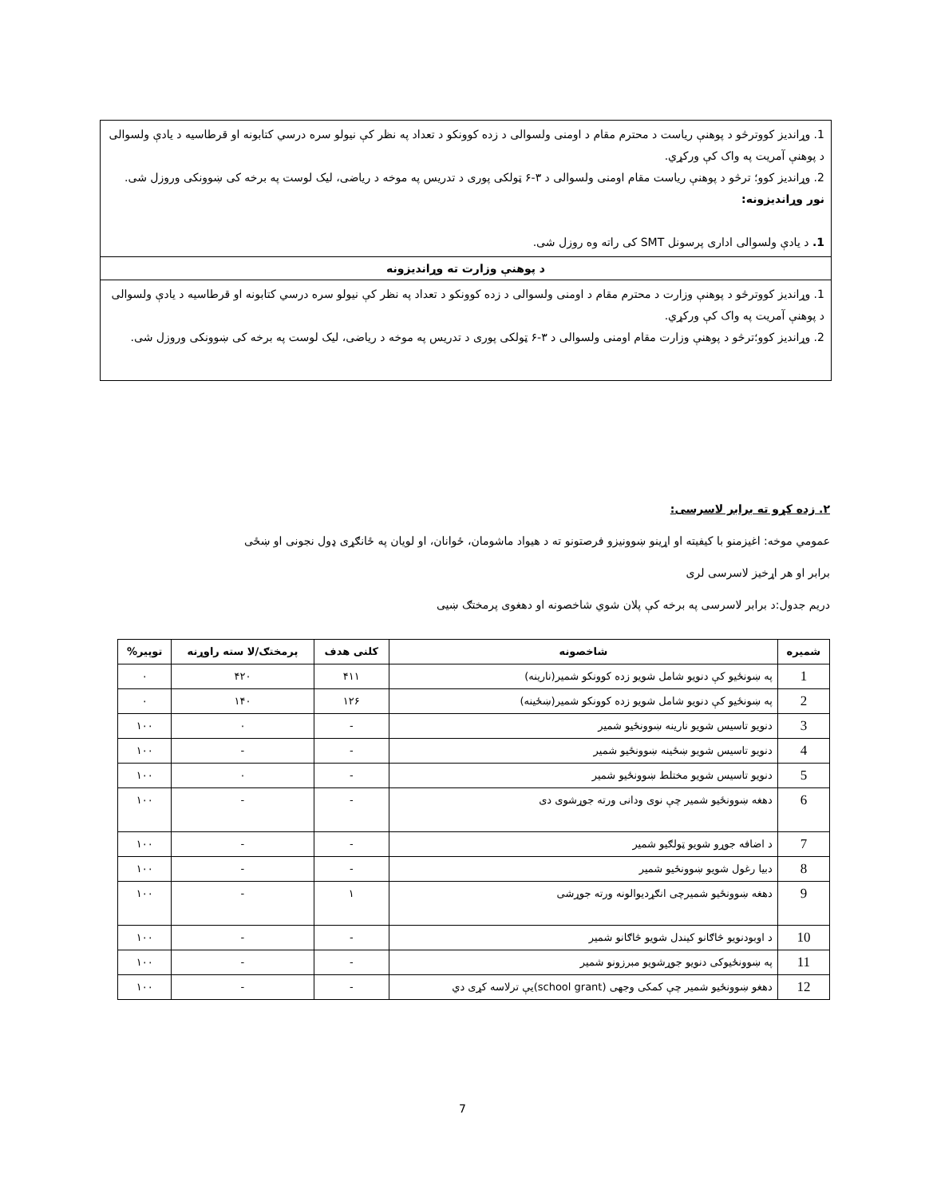1. وړانديز کووترڅو د پوهنې رياست د محترم مقام د اومنی ولسوالی د زده کوونکو د تعداد په نظر کې نيولو سره درسي کتابونه او قرطاسيه د يادې ولسوالی د پوهنې آمريت په واک کې ورکړي.
2. وړانديز کوو؛ ترڅو د پوهنې رياست مقام اومنی ولسوالی د ۳-۶ ټولکی پوری د تدريس په موخه د رياضی، ليک لوست په برخه کی ښوونکی وروزل شی.
نور وړانديزونه:
1. د يادې ولسوالی اداری پرسونل SMT کی راته وه روزل شی.
د پوهنې وزارت ته وړانديزونه
1. وړانديز کووترڅو د پوهنې وزارت د محترم مقام د اومنی ولسوالی د زده کوونکو د تعداد په نظر کې نيولو سره درسي کتابونه او قرطاسيه د يادې ولسوالی د پوهنې آمريت په واک کې ورکړي.
2. وړانديز کوو؛ترڅو د پوهنې وزارت مقام اومنی ولسوالی د ۳-۶ ټولکی پوری د تدريس په موخه د رياضی، ليک لوست په برخه کی ښوونکی وروزل شی.
۲. زده کړو ته برابر لاسرسی:
عمومي موخه: اغيزمنو با کيفيته او اړينو ښوونيزو فرصتونو ته د هيواد ماشومان، ځوانان، او لويان په ځانګړی ډول نجونی او ښځی
برابر او هر اړخيز لاسرسی لری
دريم جدول:د برابر لاسرسی په برخه کې پلان شوي شاخصونه او دهغوی پرمختګ ښيی
| شميره | شاخصونه | کلنی هدف | پرمختګ/لا سته راوړنه | توپير% |
| --- | --- | --- | --- | --- |
| 1 | په ښونځيو کې دنويو شامل شويو زده کوونکو شمير(نارينه) | ۴۱۱ | ۴۲۰ | ۰ |
| 2 | په ښونځيو کې دنويو شامل شويو زده کوونکو شمير(ښځينه) | ۱۲۶ | ۱۴۰ | ۰ |
| 3 | دنويو تاسيس شويو نارينه ښوونځيو شمير | - | ۰ | ۱۰۰ |
| 4 | دنويو تاسيس شويو ښځينه ښوونځيو شمير | - | - | ۱۰۰ |
| 5 | دنويو تاسيس شويو مختلط ښوونځيو شمير | - | ۰ | ۱۰۰ |
| 6 | دهغه ښوونځيو شمير چې نوی ودانی ورته جوړشوی دی | - | - | ۱۰۰ |
| 7 | د اضافه جوړو شويو ټولګيو شمير | - | - | ۱۰۰ |
| 8 | دبيا رغول شويو ښوونځيو شمير | - | - | ۱۰۰ |
| 9 | دهغه ښوونځيو شميرچی انګړديوالونه ورته جوړشی | ۱ | - | ۱۰۰ |
| 10 | د اوبودنويو څاګانو کيندل شويو څاګانو شمير | - | - | ۱۰۰ |
| 11 | په ښوونځيوکی دنويو جوړشويو مبرزونو شمير | - | - | ۱۰۰ |
| 12 | دهغو ښوونځيو شمير چې کمکی وجهی (school grant)يې ترلاسه کړی دي | - | - | ۱۰۰ |
7